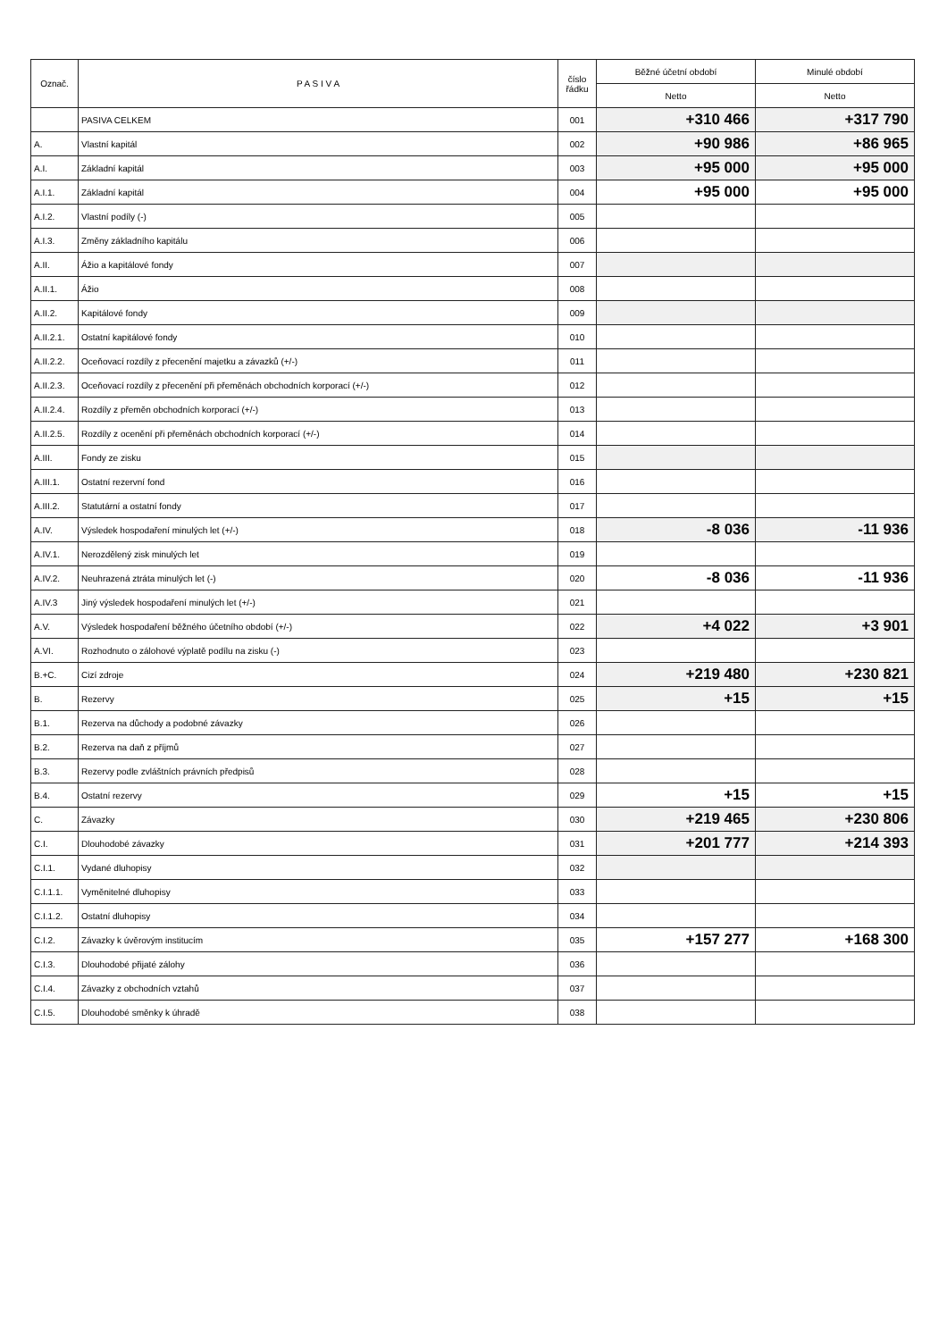| Označ. | P A S I V A | číslo řádku | Běžné účetní období | Minulé období |
| --- | --- | --- | --- | --- |
| | | | Netto | Netto |
| | PASIVA CELKEM | 001 | +310 466 | +317 790 |
| A. | Vlastní kapitál | 002 | +90 986 | +86 965 |
| A.I. | Základní kapitál | 003 | +95 000 | +95 000 |
| A.I.1. | Základní kapitál | 004 | +95 000 | +95 000 |
| A.I.2. | Vlastní podíly (-) | 005 | | |
| A.I.3. | Změny základního kapitálu | 006 | | |
| A.II. | Ážio a kapitálové fondy | 007 | | |
| A.II.1. | Ážio | 008 | | |
| A.II.2. | Kapitálové fondy | 009 | | |
| A.II.2.1. | Ostatní kapitálové fondy | 010 | | |
| A.II.2.2. | Oceňovací rozdíly z přecenění majetku a závazků (+/-) | 011 | | |
| A.II.2.3. | Oceňovací rozdíly z přecenění při přeměnách obchodních korporací (+/-) | 012 | | |
| A.II.2.4. | Rozdíly z přeměn obchodních korporací (+/-) | 013 | | |
| A.II.2.5. | Rozdíly z ocenění při přeměnách obchodních korporací (+/-) | 014 | | |
| A.III. | Fondy ze zisku | 015 | | |
| A.III.1. | Ostatní rezervní fond | 016 | | |
| A.III.2. | Statutární a ostatní fondy | 017 | | |
| A.IV. | Výsledek hospodaření minulých let (+/-) | 018 | -8 036 | -11 936 |
| A.IV.1. | Nerozdělený zisk minulých let | 019 | | |
| A.IV.2. | Neuhrazená ztráta minulých let (-) | 020 | -8 036 | -11 936 |
| A.IV.3 | Jiný výsledek hospodaření minulých let (+/-) | 021 | | |
| A.V. | Výsledek hospodaření běžného účetního období (+/-) | 022 | +4 022 | +3 901 |
| A.VI. | Rozhodnuto o zálohové výplatě podílu na zisku (-) | 023 | | |
| B.+C. | Cizí zdroje | 024 | +219 480 | +230 821 |
| B. | Rezervy | 025 | +15 | +15 |
| B.1. | Rezerva na důchody a podobné závazky | 026 | | |
| B.2. | Rezerva na daň z příjmů | 027 | | |
| B.3. | Rezervy podle zvláštních právních předpisů | 028 | | |
| B.4. | Ostatní rezervy | 029 | +15 | +15 |
| C. | Závazky | 030 | +219 465 | +230 806 |
| C.I. | Dlouhodobé závazky | 031 | +201 777 | +214 393 |
| C.I.1. | Vydané dluhopisy | 032 | | |
| C.I.1.1. | Vyměnitelné dluhopisy | 033 | | |
| C.I.1.2. | Ostatní dluhopisy | 034 | | |
| C.I.2. | Závazky k úvěrovým institucím | 035 | +157 277 | +168 300 |
| C.I.3. | Dlouhodobé přijaté zálohy | 036 | | |
| C.I.4. | Závazky z obchodních vztahů | 037 | | |
| C.I.5. | Dlouhodobé směnky k úhradě | 038 | | |